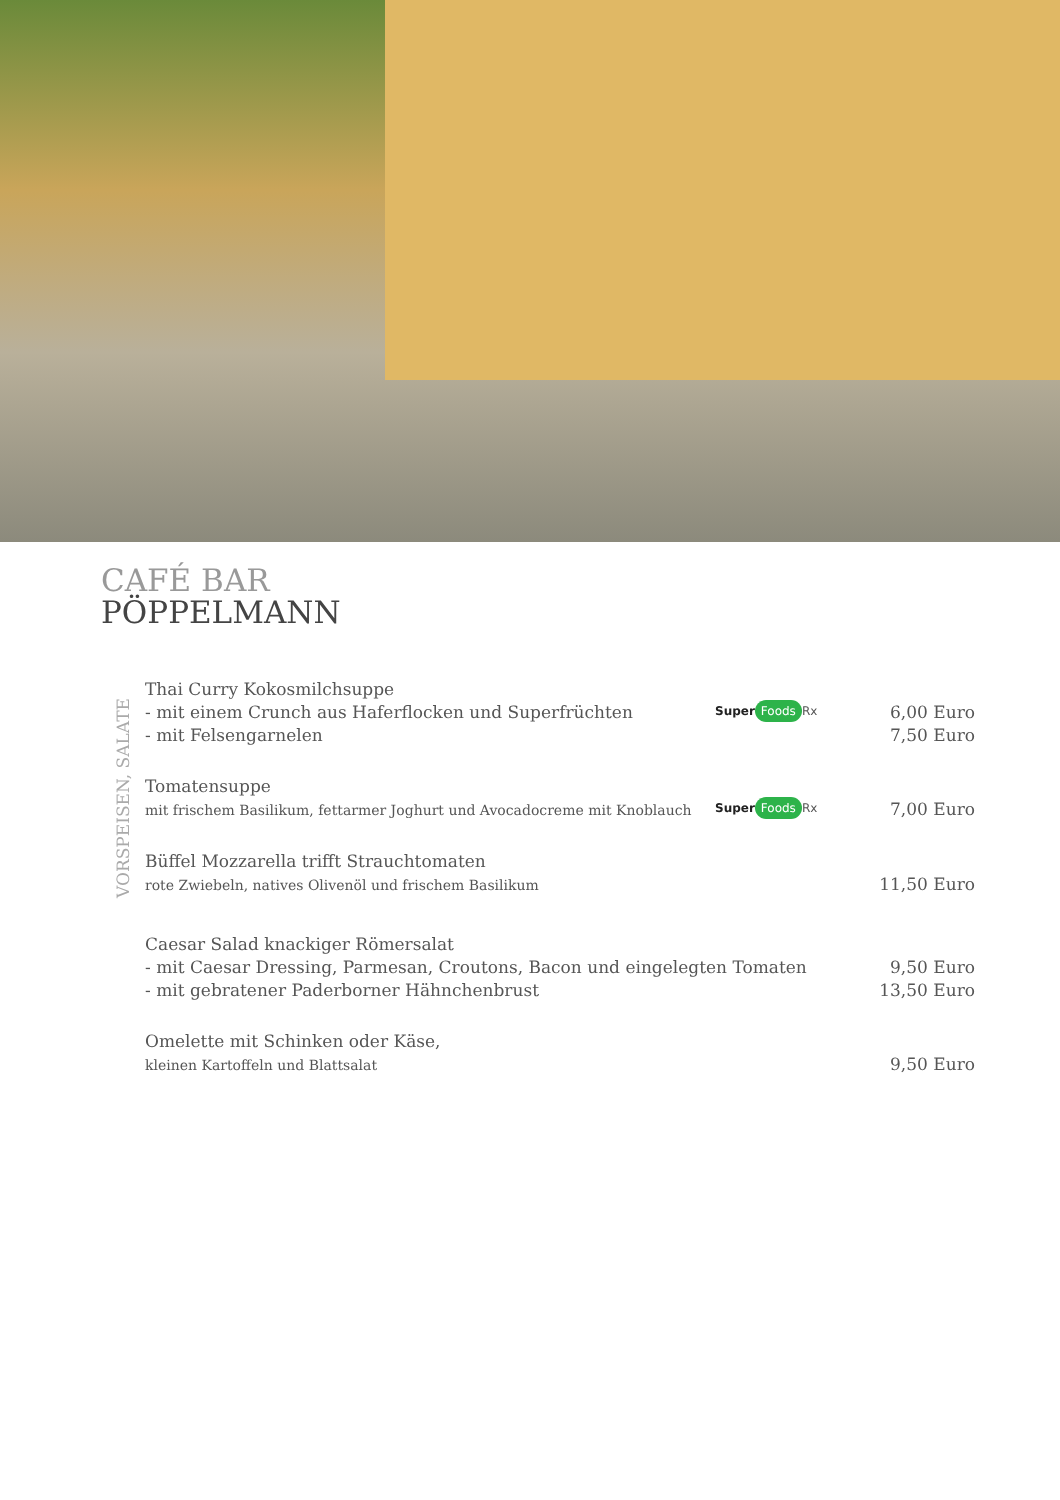CAFÉ BAR
PÖPPELMANN
VORSPEISEN, SALATE
Thai Curry Kokosmilchsuppe
- mit einem Crunch aus Haferflocken und Superfrüchten
- mit Felsengarnelen
Super Foods Rx
6,00 Euro
7,50 Euro
Tomatensuppe
mit frischem Basilikum, fettarmer Joghurt und Avocadocreme mit Knoblauch
Super Foods Rx
7,00 Euro
Büffel Mozzarella trifft Strauchtomaten
rote Zwiebeln, natives Olivenöl und frischem Basilikum
11,50 Euro
Caesar Salad knackiger Römersalat
- mit Caesar Dressing, Parmesan, Croutons, Bacon und eingelegten Tomaten
- mit gebratener Paderborner Hähnchenbrust
9,50 Euro
13,50 Euro
Omelette mit Schinken oder Käse,
kleinen Kartoffeln und Blattsalat
9,50 Euro